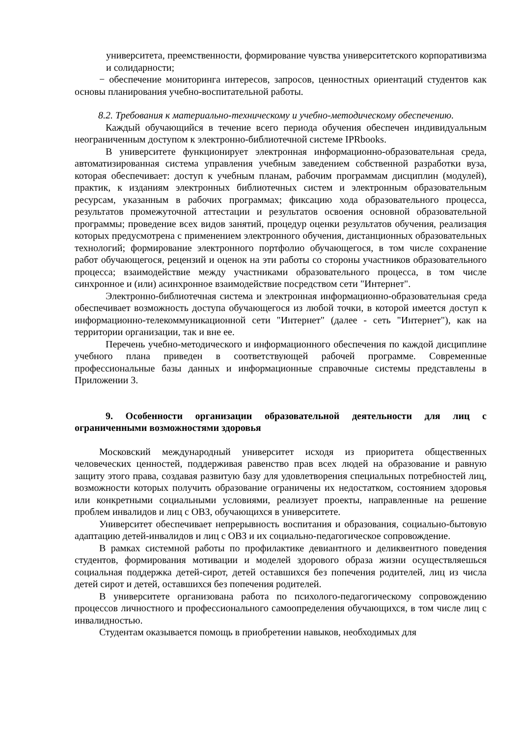университета, преемственности, формирование чувства университетского корпоративизма и солидарности;
− обеспечение мониторинга интересов, запросов, ценностных ориентаций студентов как основы планирования учебно-воспитательной работы.
8.2. Требования к материально-техническому и учебно-методическому обеспечению.
Каждый обучающийся в течение всего периода обучения обеспечен индивидуальным неограниченным доступом к электронно-библиотечной системе IPRbooks.
В университете функционирует электронная информационно-образовательная среда, автоматизированная система управления учебным заведением собственной разработки вуза, которая обеспечивает: доступ к учебным планам, рабочим программам дисциплин (модулей), практик, к изданиям электронных библиотечных систем и электронным образовательным ресурсам, указанным в рабочих программах; фиксацию хода образовательного процесса, результатов промежуточной аттестации и результатов освоения основной образовательной программы; проведение всех видов занятий, процедур оценки результатов обучения, реализация которых предусмотрена с применением электронного обучения, дистанционных образовательных технологий; формирование электронного портфолио обучающегося, в том числе сохранение работ обучающегося, рецензий и оценок на эти работы со стороны участников образовательного процесса; взаимодействие между участниками образовательного процесса, в том числе синхронное и (или) асинхронное взаимодействие посредством сети "Интернет".
Электронно-библиотечная система и электронная информационно-образовательная среда обеспечивает возможность доступа обучающегося из любой точки, в которой имеется доступ к информационно-телекоммуникационной сети "Интернет" (далее - сеть "Интернет"), как на территории организации, так и вне ее.
Перечень учебно-методического и информационного обеспечения по каждой дисциплине учебного плана приведен в соответствующей рабочей программе. Современные профессиональные базы данных и информационные справочные системы представлены в Приложении 3.
9. Особенности организации образовательной деятельности для лиц с ограниченными возможностями здоровья
Московский международный университет исходя из приоритета общественных человеческих ценностей, поддерживая равенство прав всех людей на образование и равную защиту этого права, создавая развитую базу для удовлетворения специальных потребностей лиц, возможности которых получить образование ограничены их недостатком, состоянием здоровья или конкретными социальными условиями, реализует проекты, направленные на решение проблем инвалидов и лиц с ОВЗ, обучающихся в университете.
Университет обеспечивает непрерывность воспитания и образования, социально-бытовую адаптацию детей-инвалидов и лиц с ОВЗ и их социально-педагогическое сопровождение.
В рамках системной работы по профилактике девиантного и деликвентного поведения студентов, формирования мотивации и моделей здорового образа жизни осуществляешься социальная поддержка детей-сирот, детей оставшихся без попечения родителей, лиц из числа детей сирот и детей, оставшихся без попечения родителей.
В университете организована работа по психолого-педагогическому сопровождению процессов личностного и профессионального самоопределения обучающихся, в том числе лиц с инвалидностью.
Студентам оказывается помощь в приобретении навыков, необходимых для